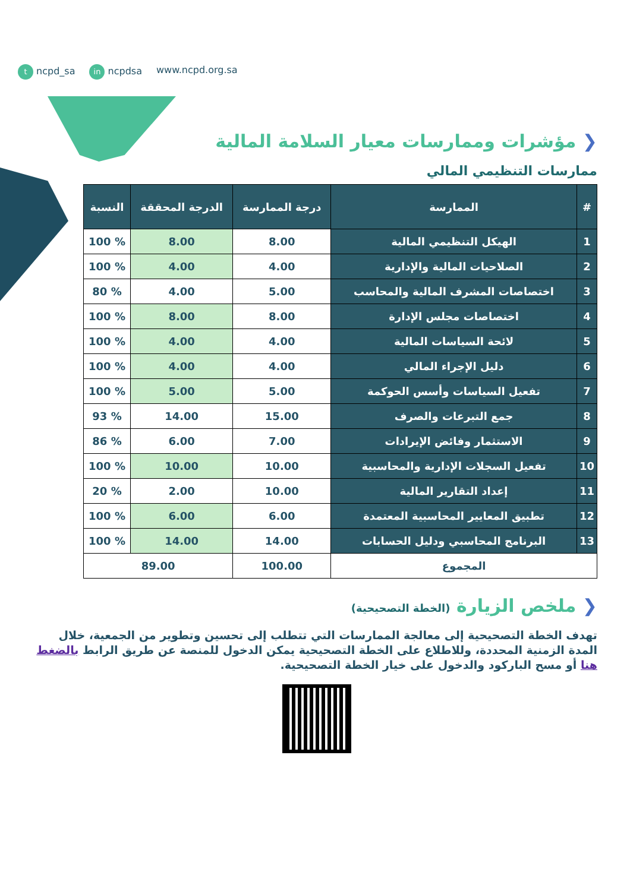t ncpd_sa in ncpdsa www.ncpd.org.sa
❮ مؤشرات وممارسات معيار السلامة المالية
ممارسات التنظيمي المالي
| # | الممارسة | درجة الممارسة | الدرجة المحققة | النسبة |
| --- | --- | --- | --- | --- |
| 1 | الهيكل التنظيمي المالية | 8.00 | 8.00 | % 100 |
| 2 | الصلاحيات المالية والإدارية | 4.00 | 4.00 | % 100 |
| 3 | اختصاصات المشرف المالية والمحاسب | 5.00 | 4.00 | % 80 |
| 4 | اختصاصات مجلس الإدارة | 8.00 | 8.00 | % 100 |
| 5 | لائحة السياسات المالية | 4.00 | 4.00 | % 100 |
| 6 | دليل الإجراء المالي | 4.00 | 4.00 | % 100 |
| 7 | تفعيل السياسات وأسس الحوكمة | 5.00 | 5.00 | % 100 |
| 8 | جمع التبرعات والصرف | 15.00 | 14.00 | % 93 |
| 9 | الاستثمار وفائض الإيرادات | 7.00 | 6.00 | % 86 |
| 10 | تفعيل السجلات الإدارية والمحاسبية | 10.00 | 10.00 | % 100 |
| 11 | إعداد التقارير المالية | 10.00 | 2.00 | % 20 |
| 12 | تطبيق المعايير المحاسبية المعتمدة | 6.00 | 6.00 | % 100 |
| 13 | البرنامج المحاسبي ودليل الحسابات | 14.00 | 14.00 | % 100 |
| المجموع | | 100.00 | 89.00 | |
❮ ملخص الزيارة (الخطة التصحيحية)
تهدف الخطة التصحيحية إلى معالجة الممارسات التي تتطلب إلى تحسين وتطوير من الجمعية، خلال المدة الزمنية المحددة، وللاطلاع على الخطة التصحيحية يمكن الدخول للمنصة عن طريق الرابط بالضغط هنا أو مسح الباركود والدخول على خيار الخطة التصحيحية.